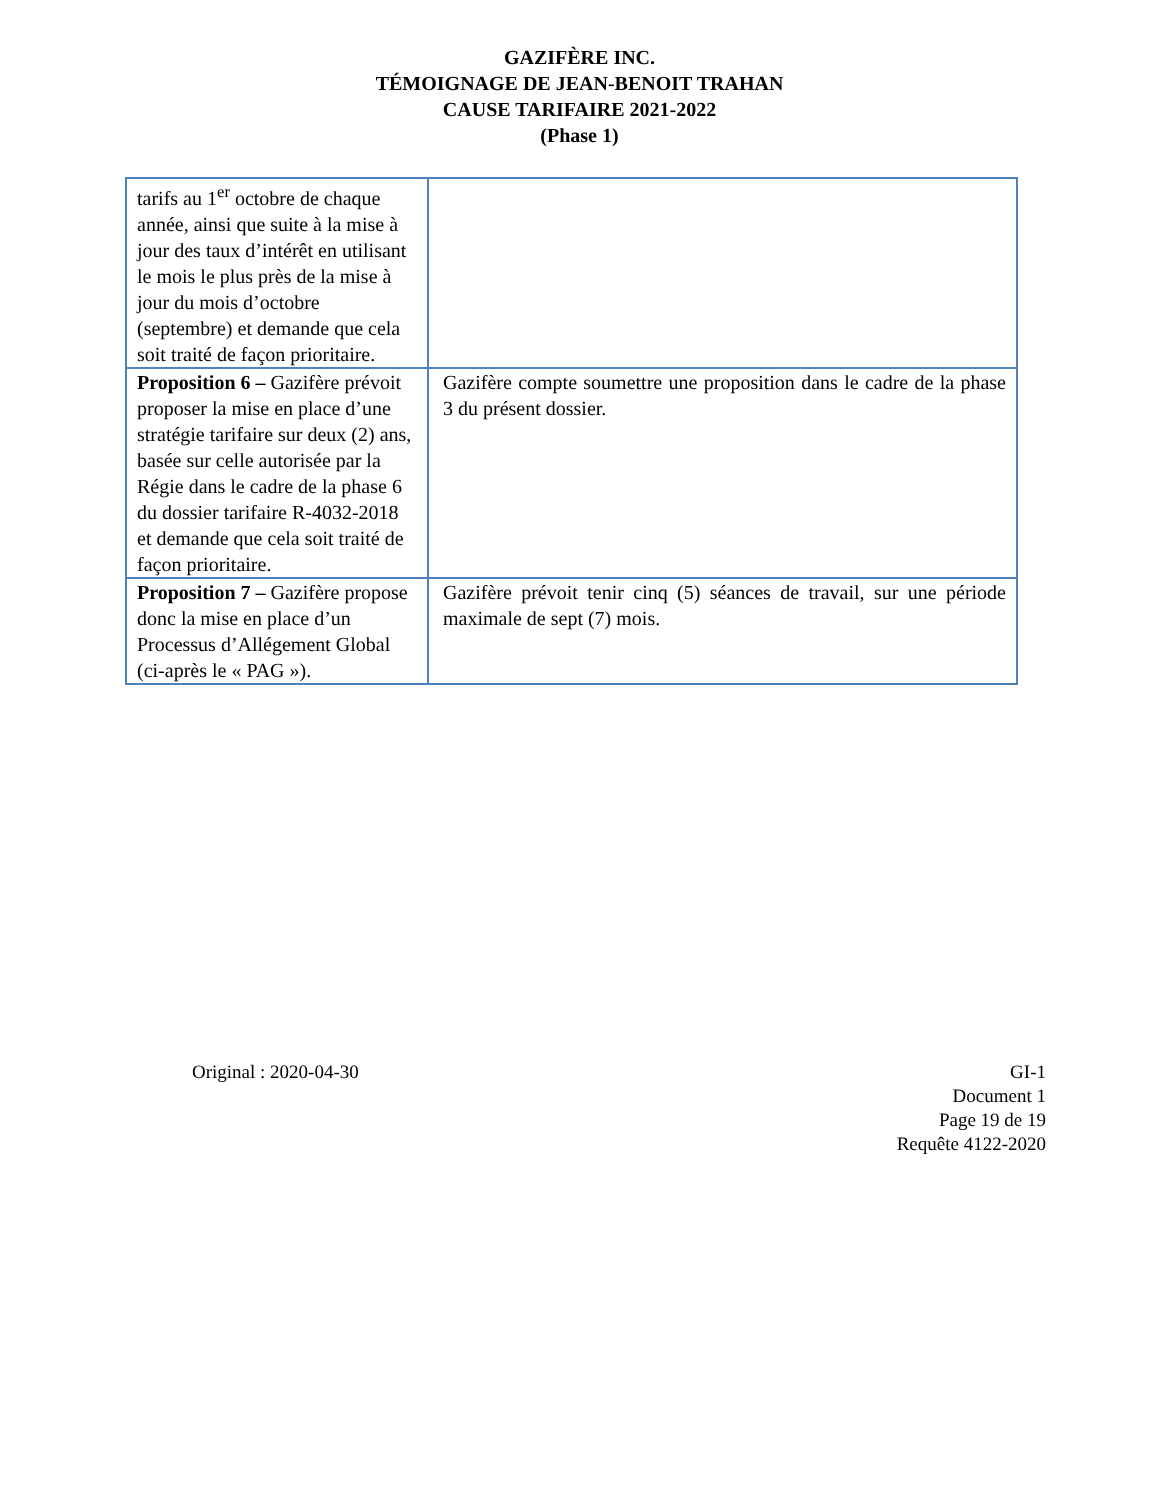GAZIFÈRE INC.
TÉMOIGNAGE DE JEAN-BENOIT TRAHAN
CAUSE TARIFAIRE 2021-2022
(Phase 1)
| tarifs au 1<sup>er</sup> octobre de chaque année, ainsi que suite à la mise à jour des taux d’intérêt en utilisant le mois le plus près de la mise à jour du mois d’octobre (septembre) et demande que cela soit traité de façon prioritaire. | |
| Proposition 6 – Gazifère prévoit proposer la mise en place d’une stratégie tarifaire sur deux (2) ans, basée sur celle autorisée par la Régie dans le cadre de la phase 6 du dossier tarifaire R-4032-2018 et demande que cela soit traité de façon prioritaire. | Gazifère compte soumettre une proposition dans le cadre de la phase 3 du présent dossier. |
| Proposition 7 – Gazifère propose donc la mise en place d’un Processus d’Allégement Global (ci-après le « PAG »). | Gazifère prévoit tenir cinq (5) séances de travail, sur une période maximale de sept (7) mois. |
Original : 2020-04-30 GI-1
Document 1
Page 19 de 19
Requête 4122-2020